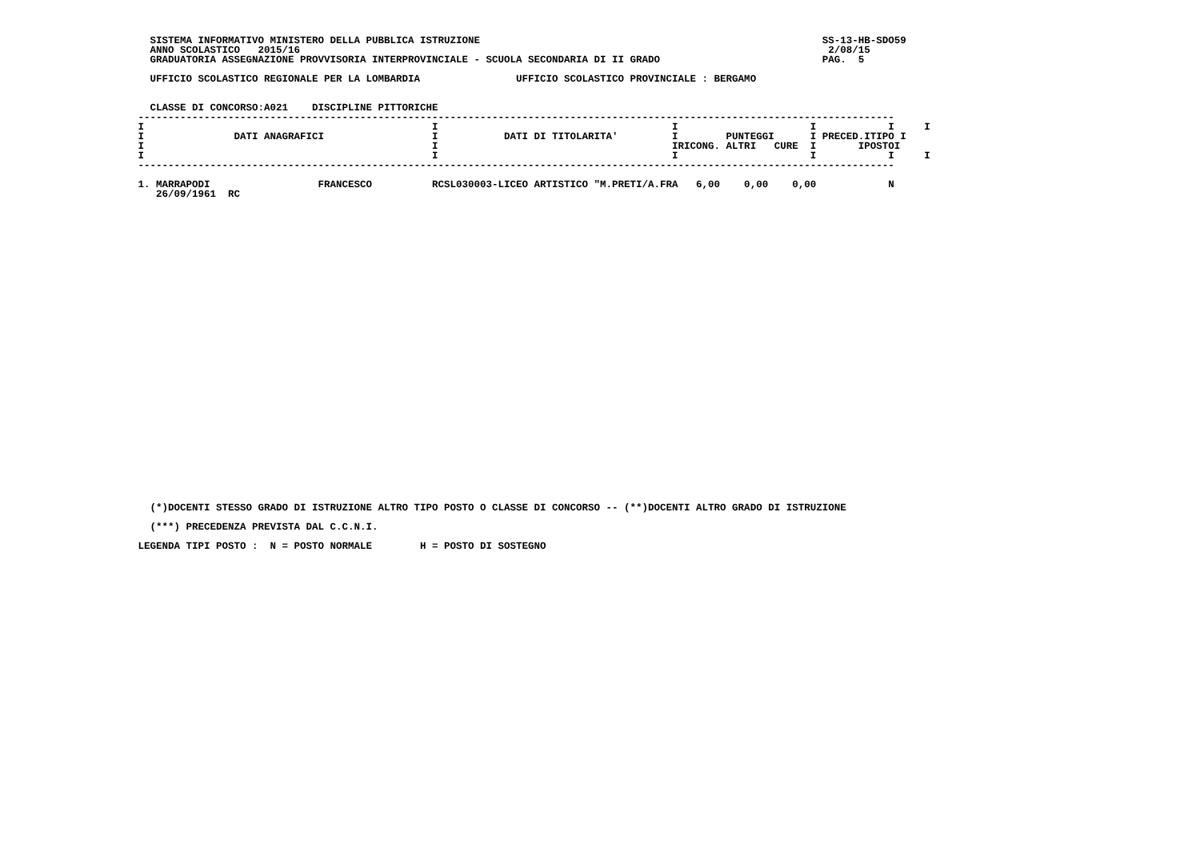SISTEMA INFORMATIVO MINISTERO DELLA PUBBLICA ISTRUZIONE                                                         SS-13-HB-SDO59
   ANNO SCOLASTICO   2015/16                                                                                        2/08/15
   GRADUATORIA ASSEGNAZIONE PROVVISORIA INTERPROVINCIALE - SCUOLA SECONDARIA DI II GRADO                           PAG.  5

   UFFICIO SCOLASTICO REGIONALE PER LA LOMBARDIA                UFFICIO SCOLASTICO PROVINCIALE : BERGAMO


   CLASSE DI CONCORSO:A021    DISCIPLINE PITTORICHE
 ------------------------------------------------------------------------------------------------------------------------------
 I                                                I                                       I                      I            I     I
 I               DATI ANAGRAFICI                  I           DATI DI TITOLARITA'         I        PUNTEGGI      I PRECED.ITIPO I
 I                                                I                                       IRICONG. ALTRI   CURE  I       IPOSTOI
 I                                                I                                       I                      I            I     I
 ------------------------------------------------------------------------------------------------------------------------------

 1. MARRAPODI                  FRANCESCO          RCSL030003-LICEO ARTISTICO "M.PRETI/A.FRA   6,00    0,00    0,00            N
    26/09/1961  RC
   (*)DOCENTI STESSO GRADO DI ISTRUZIONE ALTRO TIPO POSTO O CLASSE DI CONCORSO -- (**)DOCENTI ALTRO GRADO DI ISTRUZIONE

   (***) PRECEDENZA PREVISTA DAL C.C.N.I.

 LEGENDA TIPI POSTO :  N = POSTO NORMALE        H = POSTO DI SOSTEGNO